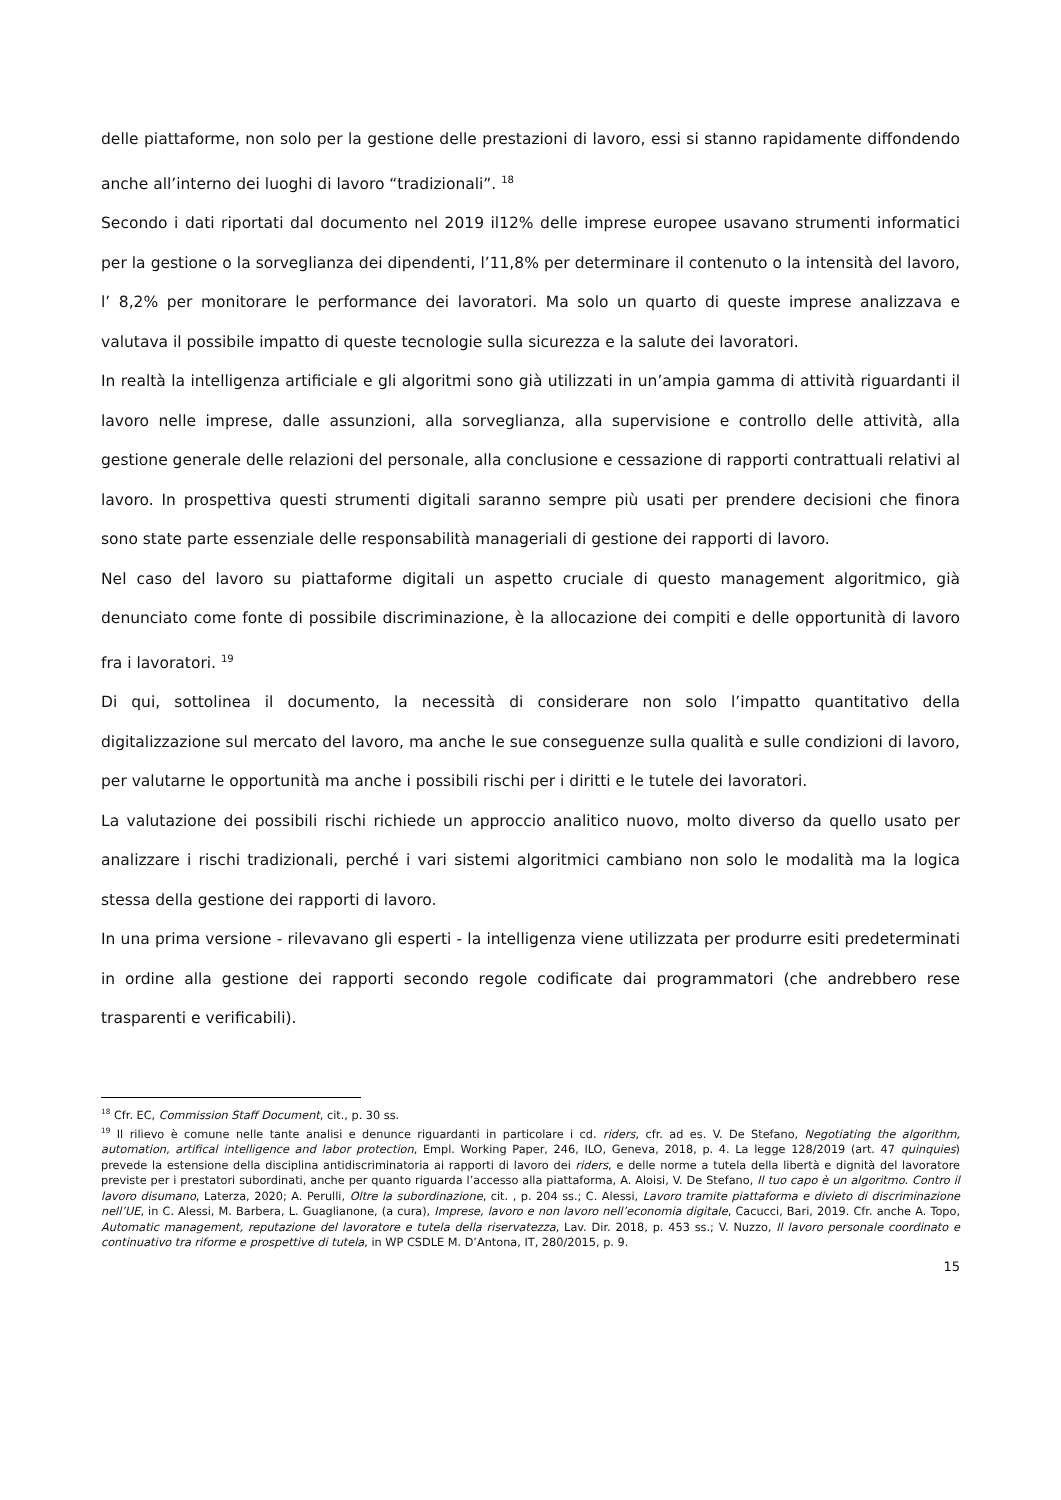delle piattaforme, non solo per la gestione delle prestazioni di lavoro, essi si stanno rapidamente diffondendo anche all’interno dei luoghi di lavoro “tradizionali”. <sup>18</sup>
Secondo i dati riportati dal documento nel 2019 il12% delle imprese europee usavano strumenti informatici per la gestione o la sorveglianza dei dipendenti, l’11,8% per determinare il contenuto o la intensità del lavoro, l’ 8,2% per monitorare le performance dei lavoratori. Ma solo un quarto di queste imprese analizzava e valutava il possibile impatto di queste tecnologie sulla sicurezza e la salute dei lavoratori.
In realtà la intelligenza artificiale e gli algoritmi sono già utilizzati in un’ampia gamma di attività riguardanti il lavoro nelle imprese, dalle assunzioni, alla sorveglianza, alla supervisione e controllo delle attività, alla gestione generale delle relazioni del personale, alla conclusione e cessazione di rapporti contrattuali relativi al lavoro. In prospettiva questi strumenti digitali saranno sempre più usati per prendere decisioni che finora sono state parte essenziale delle responsabilità manageriali di gestione dei rapporti di lavoro.
Nel caso del lavoro su piattaforme digitali un aspetto cruciale di questo management algoritmico, già denunciato come fonte di possibile discriminazione, è la allocazione dei compiti e delle opportunità di lavoro fra i lavoratori. <sup>19</sup>
Di qui, sottolinea il documento, la necessità di considerare non solo l’impatto quantitativo della digitalizzazione sul mercato del lavoro, ma anche le sue conseguenze sulla qualità e sulle condizioni di lavoro, per valutarne le opportunità ma anche i possibili rischi per i diritti e le tutele dei lavoratori.
La valutazione dei possibili rischi richiede un approccio analitico nuovo, molto diverso da quello usato per analizzare i rischi tradizionali, perché i vari sistemi algoritmici cambiano non solo le modalità ma la logica stessa della gestione dei rapporti di lavoro.
In una prima versione - rilevavano gli esperti - la intelligenza viene utilizzata per produrre esiti predeterminati in ordine alla gestione dei rapporti secondo regole codificate dai programmatori (che andrebbero rese trasparenti e verificabili).
<sup>18</sup> Cfr. EC, Commission Staff Document, cit., p. 30 ss.
<sup>19</sup> Il rilievo è comune nelle tante analisi e denunce riguardanti in particolare i cd. riders, cfr. ad es. V. De Stefano, Negotiating the algorithm, automation, artifical intelligence and labor protection, Empl. Working Paper, 246, ILO, Geneva, 2018, p. 4. La legge 128/2019 (art. 47 quinquies) prevede la estensione della disciplina antidiscriminatoria ai rapporti di lavoro dei riders, e delle norme a tutela della libertà e dignità del lavoratore previste per i prestatori subordinati, anche per quanto riguarda l’accesso alla piattaforma, A. Aloisi, V. De Stefano, Il tuo capo è un algoritmo. Contro il lavoro disumano, Laterza, 2020; A. Perulli, Oltre la subordinazione, cit. , p. 204 ss.; C. Alessi, Lavoro tramite piattaforma e divieto di discriminazione nell’UE, in C. Alessi, M. Barbera, L. Guaglianone, (a cura), Imprese, lavoro e non lavoro nell’economia digitale, Cacucci, Bari, 2019. Cfr. anche A. Topo, Automatic management, reputazione del lavoratore e tutela della riservatezza, Lav. Dir. 2018, p. 453 ss.; V. Nuzzo, Il lavoro personale coordinato e continuativo tra riforme e prospettive di tutela, in WP CSDLE M. D’Antona, IT, 280/2015, p. 9.
15